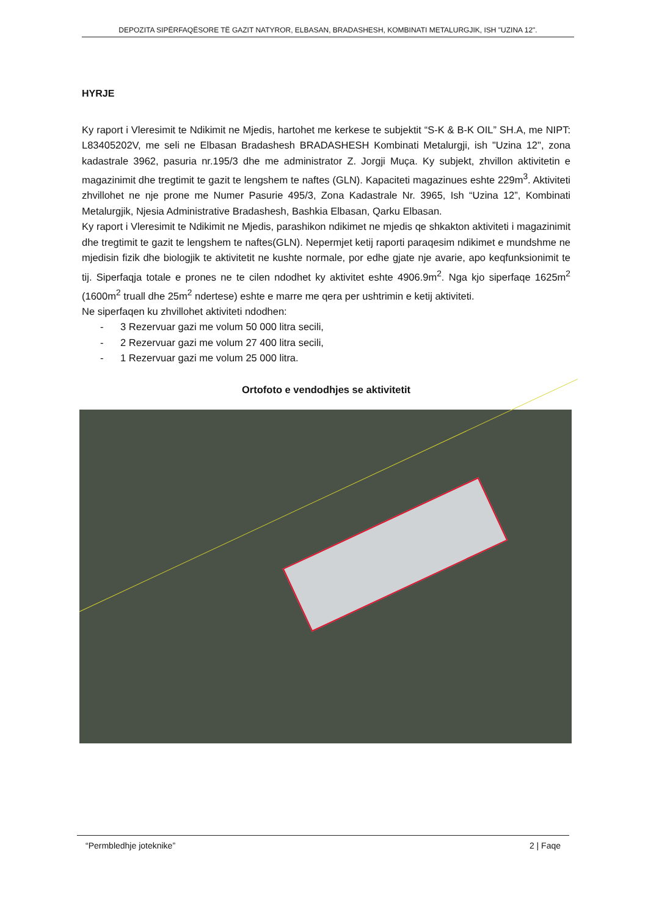DEPOZITA SIPËRFAQËSORE TË GAZIT NATYROR, ELBASAN, BRADASHESH, KOMBINATI METALURGJIK, ISH "UZINA 12".
HYRJE
Ky raport i Vleresimit te Ndikimit ne Mjedis, hartohet me kerkese te subjektit “S-K & B-K OIL” SH.A, me NIPT: L83405202V, me seli ne Elbasan Bradashesh BRADASHESH Kombinati Metalurgji, ish "Uzina 12", zona kadastrale 3962, pasuria nr.195/3 dhe me administrator Z. Jorgji Muça. Ky subjekt, zhvillon aktivitetin e magazinimit dhe tregtimit te gazit te lengshem te naftes (GLN). Kapaciteti magazinues eshte 229m<sup>3</sup>. Aktiviteti zhvillohet ne nje prone me Numer Pasurie 495/3, Zona Kadastrale Nr. 3965, Ish “Uzina 12”, Kombinati Metalurgjik, Njesia Administrative Bradashesh, Bashkia Elbasan, Qarku Elbasan.
Ky raport i Vleresimit te Ndikimit ne Mjedis, parashikon ndikimet ne mjedis qe shkakton aktiviteti i magazinimit dhe tregtimit te gazit te lengshem te naftes(GLN). Nepermjet ketij raporti paraqesim ndikimet e mundshme ne mjedisin fizik dhe biologjik te aktivitetit ne kushte normale, por edhe gjate nje avarie, apo keqfunksionimit te tij. Siperfaqja totale e prones ne te cilen ndodhet ky aktivitet eshte 4906.9m<sup>2</sup>. Nga kjo siperfaqe 1625m<sup>2</sup> (1600m<sup>2</sup> truall dhe 25m<sup>2</sup> ndertese) eshte e marre me qera per ushtrimin e ketij aktiviteti.
Ne siperfaqen ku zhvillohet aktiviteti ndodhen:
- 3 Rezervuar gazi me volum 50 000 litra secili,
- 2 Rezervuar gazi me volum 27 400 litra secili,
- 1 Rezervuar gazi me volum 25 000 litra.
Ortofoto e vendodhjes se aktivitetit
“Permbledhje joteknike” 2 | Faqe